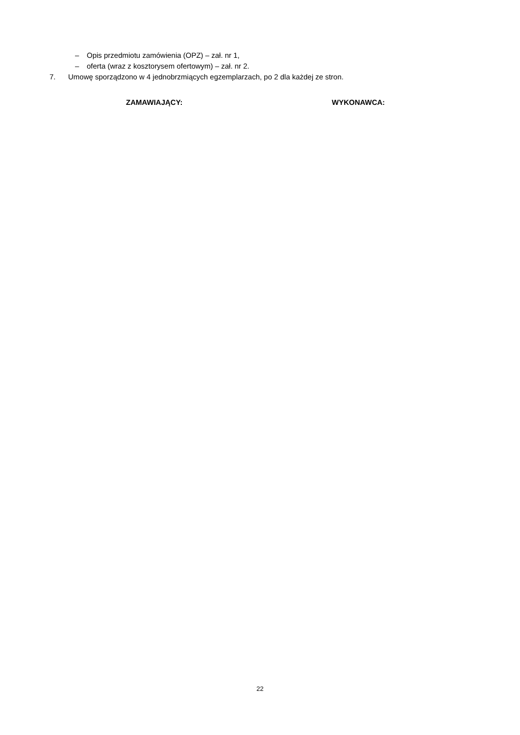– Opis przedmiotu zamówienia (OPZ) – zał. nr 1,
– oferta (wraz z kosztorysem ofertowym) – zał. nr 2.
7. Umowę sporządzono w 4 jednobrzmiących egzemplarzach, po 2 dla każdej ze stron.
ZAMAWIAJĄCY: WYKONAWCA:
22